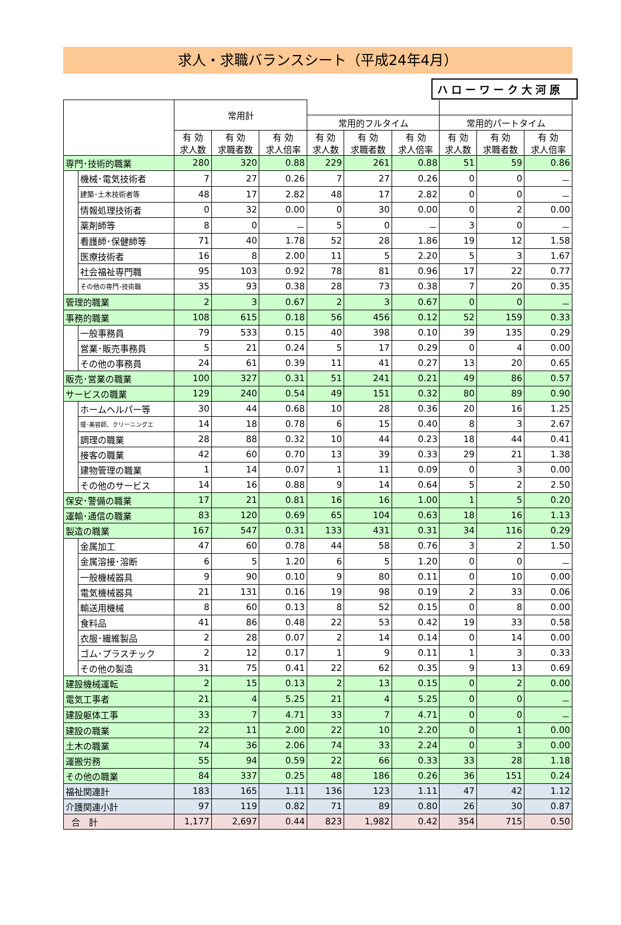求人・求職バランスシート（平成24年4月）
ハローワーク大河原
| | | 常用計 | | | | | | | | |
| --- | --- | --- | --- | --- | --- | --- | --- | --- | --- | --- |
| | | | | | 常用的フルタイム | | | 常用的パートタイム | | |
| | | 有 効 求人数 | 有 効 求職者数 | 有 効 求人倍率 | 有 効 求人数 | 有 効 求職者数 | 有 効 求人倍率 | 有 効 求人数 | 有 効 求職者数 | 有 効 求人倍率 |
| 専門･技術的職業 | | 280 | 320 | 0.88 | 229 | 261 | 0.88 | 51 | 59 | 0.86 |
| | 機械･電気技術者 | 7 | 27 | 0.26 | 7 | 27 | 0.26 | 0 | 0 | － |
| | 建築･土木技術者等 | 48 | 17 | 2.82 | 48 | 17 | 2.82 | 0 | 0 | － |
| | 情報処理技術者 | 0 | 32 | 0.00 | 0 | 30 | 0.00 | 0 | 2 | 0.00 |
| | 薬剤師等 | 8 | 0 | － | 5 | 0 | － | 3 | 0 | － |
| | 看護師･保健師等 | 71 | 40 | 1.78 | 52 | 28 | 1.86 | 19 | 12 | 1.58 |
| | 医療技術者 | 16 | 8 | 2.00 | 11 | 5 | 2.20 | 5 | 3 | 1.67 |
| | 社会福祉専門職 | 95 | 103 | 0.92 | 78 | 81 | 0.96 | 17 | 22 | 0.77 |
| | その他の専門･技術職 | 35 | 93 | 0.38 | 28 | 73 | 0.38 | 7 | 20 | 0.35 |
| 管理的職業 | | 2 | 3 | 0.67 | 2 | 3 | 0.67 | 0 | 0 | － |
| 事務的職業 | | 108 | 615 | 0.18 | 56 | 456 | 0.12 | 52 | 159 | 0.33 |
| | 一般事務員 | 79 | 533 | 0.15 | 40 | 398 | 0.10 | 39 | 135 | 0.29 |
| | 営業･販売事務員 | 5 | 21 | 0.24 | 5 | 17 | 0.29 | 0 | 4 | 0.00 |
| | その他の事務員 | 24 | 61 | 0.39 | 11 | 41 | 0.27 | 13 | 20 | 0.65 |
| 販売･営業の職業 | | 100 | 327 | 0.31 | 51 | 241 | 0.21 | 49 | 86 | 0.57 |
| サービスの職業 | | 129 | 240 | 0.54 | 49 | 151 | 0.32 | 80 | 89 | 0.90 |
| | ホームヘルパー等 | 30 | 44 | 0.68 | 10 | 28 | 0.36 | 20 | 16 | 1.25 |
| | 理･美容師、クリーニングエ | 14 | 18 | 0.78 | 6 | 15 | 0.40 | 8 | 3 | 2.67 |
| | 調理の職業 | 28 | 88 | 0.32 | 10 | 44 | 0.23 | 18 | 44 | 0.41 |
| | 接客の職業 | 42 | 60 | 0.70 | 13 | 39 | 0.33 | 29 | 21 | 1.38 |
| | 建物管理の職業 | 1 | 14 | 0.07 | 1 | 11 | 0.09 | 0 | 3 | 0.00 |
| | その他のサービス | 14 | 16 | 0.88 | 9 | 14 | 0.64 | 5 | 2 | 2.50 |
| 保安･警備の職業 | | 17 | 21 | 0.81 | 16 | 16 | 1.00 | 1 | 5 | 0.20 |
| 運輸･通信の職業 | | 83 | 120 | 0.69 | 65 | 104 | 0.63 | 18 | 16 | 1.13 |
| 製造の職業 | | 167 | 547 | 0.31 | 133 | 431 | 0.31 | 34 | 116 | 0.29 |
| | 金属加工 | 47 | 60 | 0.78 | 44 | 58 | 0.76 | 3 | 2 | 1.50 |
| | 金属溶接･溶断 | 6 | 5 | 1.20 | 6 | 5 | 1.20 | 0 | 0 | － |
| | 一般機械器具 | 9 | 90 | 0.10 | 9 | 80 | 0.11 | 0 | 10 | 0.00 |
| | 電気機械器具 | 21 | 131 | 0.16 | 19 | 98 | 0.19 | 2 | 33 | 0.06 |
| | 輸送用機械 | 8 | 60 | 0.13 | 8 | 52 | 0.15 | 0 | 8 | 0.00 |
| | 食料品 | 41 | 86 | 0.48 | 22 | 53 | 0.42 | 19 | 33 | 0.58 |
| | 衣服･繊維製品 | 2 | 28 | 0.07 | 2 | 14 | 0.14 | 0 | 14 | 0.00 |
| | ゴム･プラスチック | 2 | 12 | 0.17 | 1 | 9 | 0.11 | 1 | 3 | 0.33 |
| | その他の製造 | 31 | 75 | 0.41 | 22 | 62 | 0.35 | 9 | 13 | 0.69 |
| 建設機械運転 | | 2 | 15 | 0.13 | 2 | 13 | 0.15 | 0 | 2 | 0.00 |
| 電気工事者 | | 21 | 4 | 5.25 | 21 | 4 | 5.25 | 0 | 0 | － |
| 建設躯体工事 | | 33 | 7 | 4.71 | 33 | 7 | 4.71 | 0 | 0 | － |
| 建設の職業 | | 22 | 11 | 2.00 | 22 | 10 | 2.20 | 0 | 1 | 0.00 |
| 土木の職業 | | 74 | 36 | 2.06 | 74 | 33 | 2.24 | 0 | 3 | 0.00 |
| 運搬労務 | | 55 | 94 | 0.59 | 22 | 66 | 0.33 | 33 | 28 | 1.18 |
| その他の職業 | | 84 | 337 | 0.25 | 48 | 186 | 0.26 | 36 | 151 | 0.24 |
| 福祉関連計 | | 183 | 165 | 1.11 | 136 | 123 | 1.11 | 47 | 42 | 1.12 |
| 介護関連小計 | | 97 | 119 | 0.82 | 71 | 89 | 0.80 | 26 | 30 | 0.87 |
| 合 計 | | 1,177 | 2,697 | 0.44 | 823 | 1,982 | 0.42 | 354 | 715 | 0.50 |